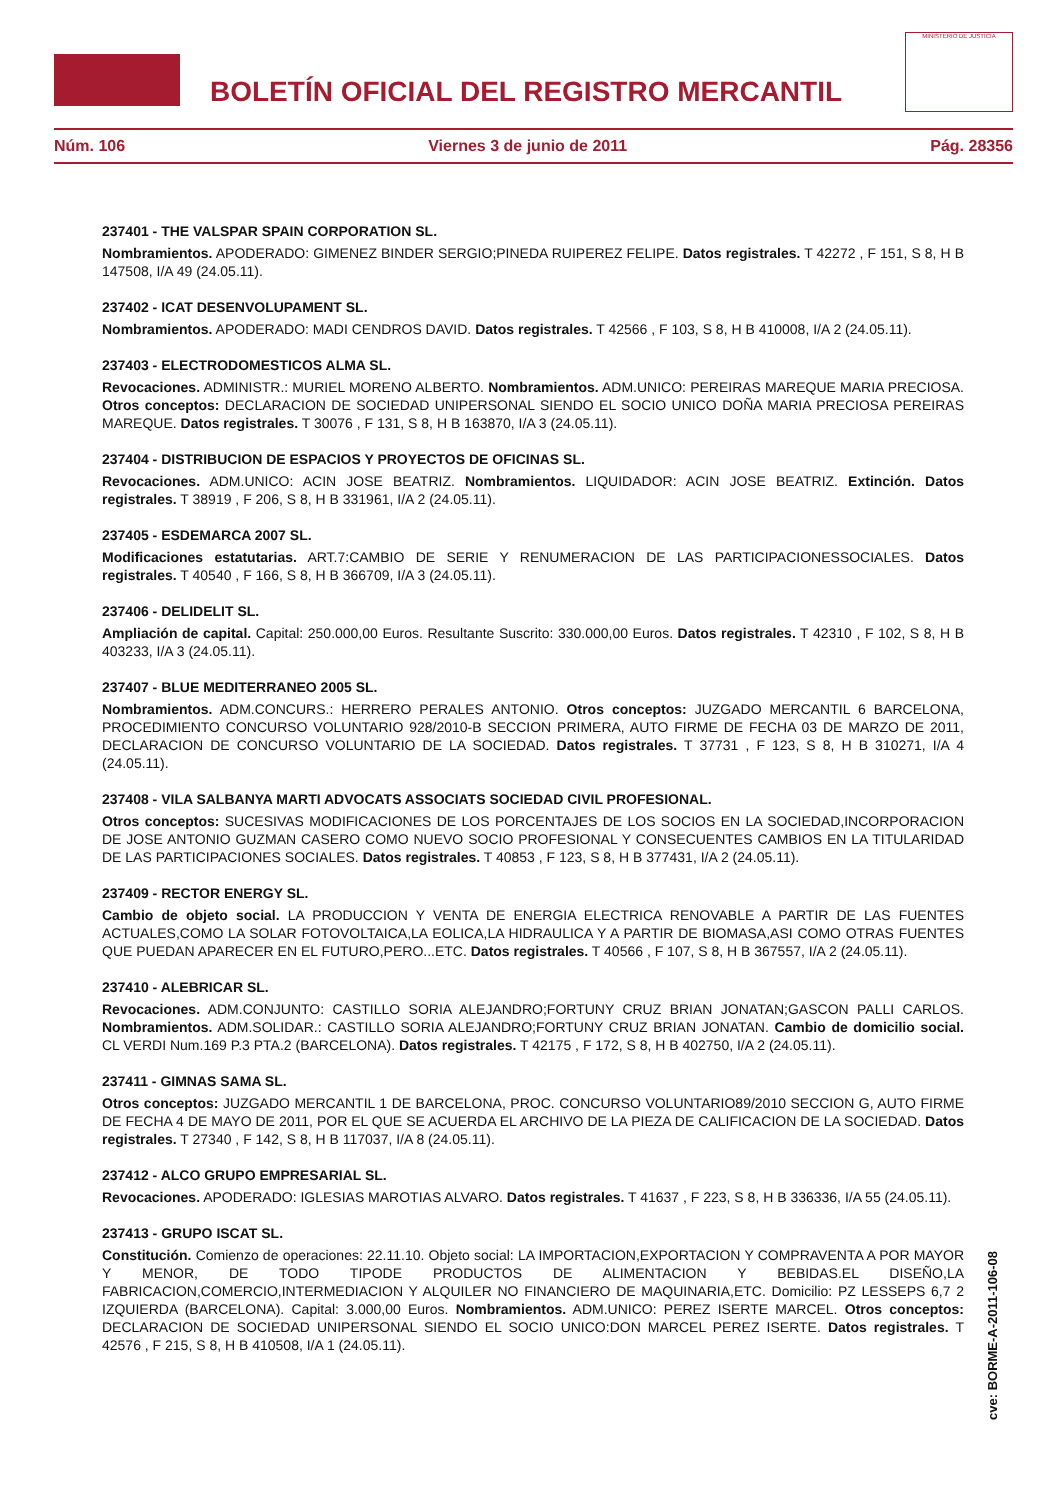BOLETÍN OFICIAL DEL REGISTRO MERCANTIL
MINISTERIO DE JUSTICIA
Núm. 106 Viernes 3 de junio de 2011 Pág. 28356
237401 - THE VALSPAR SPAIN CORPORATION SL.
Nombramientos. APODERADO: GIMENEZ BINDER SERGIO;PINEDA RUIPEREZ FELIPE. Datos registrales. T 42272 , F 151, S 8, H B 147508, I/A 49 (24.05.11).
237402 - ICAT DESENVOLUPAMENT SL.
Nombramientos. APODERADO: MADI CENDROS DAVID. Datos registrales. T 42566 , F 103, S 8, H B 410008, I/A 2 (24.05.11).
237403 - ELECTRODOMESTICOS ALMA SL.
Revocaciones. ADMINISTR.: MURIEL MORENO ALBERTO. Nombramientos. ADM.UNICO: PEREIRAS MAREQUE MARIA PRECIOSA. Otros conceptos: DECLARACION DE SOCIEDAD UNIPERSONAL SIENDO EL SOCIO UNICO DOÑA MARIA PRECIOSA PEREIRAS MAREQUE. Datos registrales. T 30076 , F 131, S 8, H B 163870, I/A 3 (24.05.11).
237404 - DISTRIBUCION DE ESPACIOS Y PROYECTOS DE OFICINAS SL.
Revocaciones. ADM.UNICO: ACIN JOSE BEATRIZ. Nombramientos. LIQUIDADOR: ACIN JOSE BEATRIZ. Extinción. Datos registrales. T 38919 , F 206, S 8, H B 331961, I/A 2 (24.05.11).
237405 - ESDEMARCA 2007 SL.
Modificaciones estatutarias. ART.7:CAMBIO DE SERIE Y RENUMERACION DE LAS PARTICIPACIONESSOCIALES. Datos registrales. T 40540 , F 166, S 8, H B 366709, I/A 3 (24.05.11).
237406 - DELIDELIT SL.
Ampliación de capital. Capital: 250.000,00 Euros. Resultante Suscrito: 330.000,00 Euros. Datos registrales. T 42310 , F 102, S 8, H B 403233, I/A 3 (24.05.11).
237407 - BLUE MEDITERRANEO 2005 SL.
Nombramientos. ADM.CONCURS.: HERRERO PERALES ANTONIO. Otros conceptos: JUZGADO MERCANTIL 6 BARCELONA, PROCEDIMIENTO CONCURSO VOLUNTARIO 928/2010-B SECCION PRIMERA, AUTO FIRME DE FECHA 03 DE MARZO DE 2011, DECLARACION DE CONCURSO VOLUNTARIO DE LA SOCIEDAD. Datos registrales. T 37731 , F 123, S 8, H B 310271, I/A 4 (24.05.11).
237408 - VILA SALBANYA MARTI ADVOCATS ASSOCIATS SOCIEDAD CIVIL PROFESIONAL.
Otros conceptos: SUCESIVAS MODIFICACIONES DE LOS PORCENTAJES DE LOS SOCIOS EN LA SOCIEDAD,INCORPORACION DE JOSE ANTONIO GUZMAN CASERO COMO NUEVO SOCIO PROFESIONAL Y CONSECUENTES CAMBIOS EN LA TITULARIDAD DE LAS PARTICIPACIONES SOCIALES. Datos registrales. T 40853 , F 123, S 8, H B 377431, I/A 2 (24.05.11).
237409 - RECTOR ENERGY SL.
Cambio de objeto social. LA PRODUCCION Y VENTA DE ENERGIA ELECTRICA RENOVABLE A PARTIR DE LAS FUENTES ACTUALES,COMO LA SOLAR FOTOVOLTAICA,LA EOLICA,LA HIDRAULICA Y A PARTIR DE BIOMASA,ASI COMO OTRAS FUENTES QUE PUEDAN APARECER EN EL FUTURO,PERO...ETC. Datos registrales. T 40566 , F 107, S 8, H B 367557, I/A 2 (24.05.11).
237410 - ALEBRICAR SL.
Revocaciones. ADM.CONJUNTO: CASTILLO SORIA ALEJANDRO;FORTUNY CRUZ BRIAN JONATAN;GASCON PALLI CARLOS. Nombramientos. ADM.SOLIDAR.: CASTILLO SORIA ALEJANDRO;FORTUNY CRUZ BRIAN JONATAN. Cambio de domicilio social. CL VERDI Num.169 P.3 PTA.2 (BARCELONA). Datos registrales. T 42175 , F 172, S 8, H B 402750, I/A 2 (24.05.11).
237411 - GIMNAS SAMA SL.
Otros conceptos: JUZGADO MERCANTIL 1 DE BARCELONA, PROC. CONCURSO VOLUNTARIO89/2010 SECCION G, AUTO FIRME DE FECHA 4 DE MAYO DE 2011, POR EL QUE SE ACUERDA EL ARCHIVO DE LA PIEZA DE CALIFICACION DE LA SOCIEDAD. Datos registrales. T 27340 , F 142, S 8, H B 117037, I/A 8 (24.05.11).
237412 - ALCO GRUPO EMPRESARIAL SL.
Revocaciones. APODERADO: IGLESIAS MAROTIAS ALVARO. Datos registrales. T 41637 , F 223, S 8, H B 336336, I/A 55 (24.05.11).
237413 - GRUPO ISCAT SL.
Constitución. Comienzo de operaciones: 22.11.10. Objeto social: LA IMPORTACION,EXPORTACION Y COMPRAVENTA A POR MAYOR Y MENOR, DE TODO TIPODE PRODUCTOS DE ALIMENTACION Y BEBIDAS.EL DISEÑO,LA FABRICACION,COMERCIO,INTERMEDIACION Y ALQUILER NO FINANCIERO DE MAQUINARIA,ETC. Domicilio: PZ LESSEPS 6,7 2 IZQUIERDA (BARCELONA). Capital: 3.000,00 Euros. Nombramientos. ADM.UNICO: PEREZ ISERTE MARCEL. Otros conceptos: DECLARACION DE SOCIEDAD UNIPERSONAL SIENDO EL SOCIO UNICO:DON MARCEL PEREZ ISERTE. Datos registrales. T 42576 , F 215, S 8, H B 410508, I/A 1 (24.05.11).
cve: BORME-A-2011-106-08